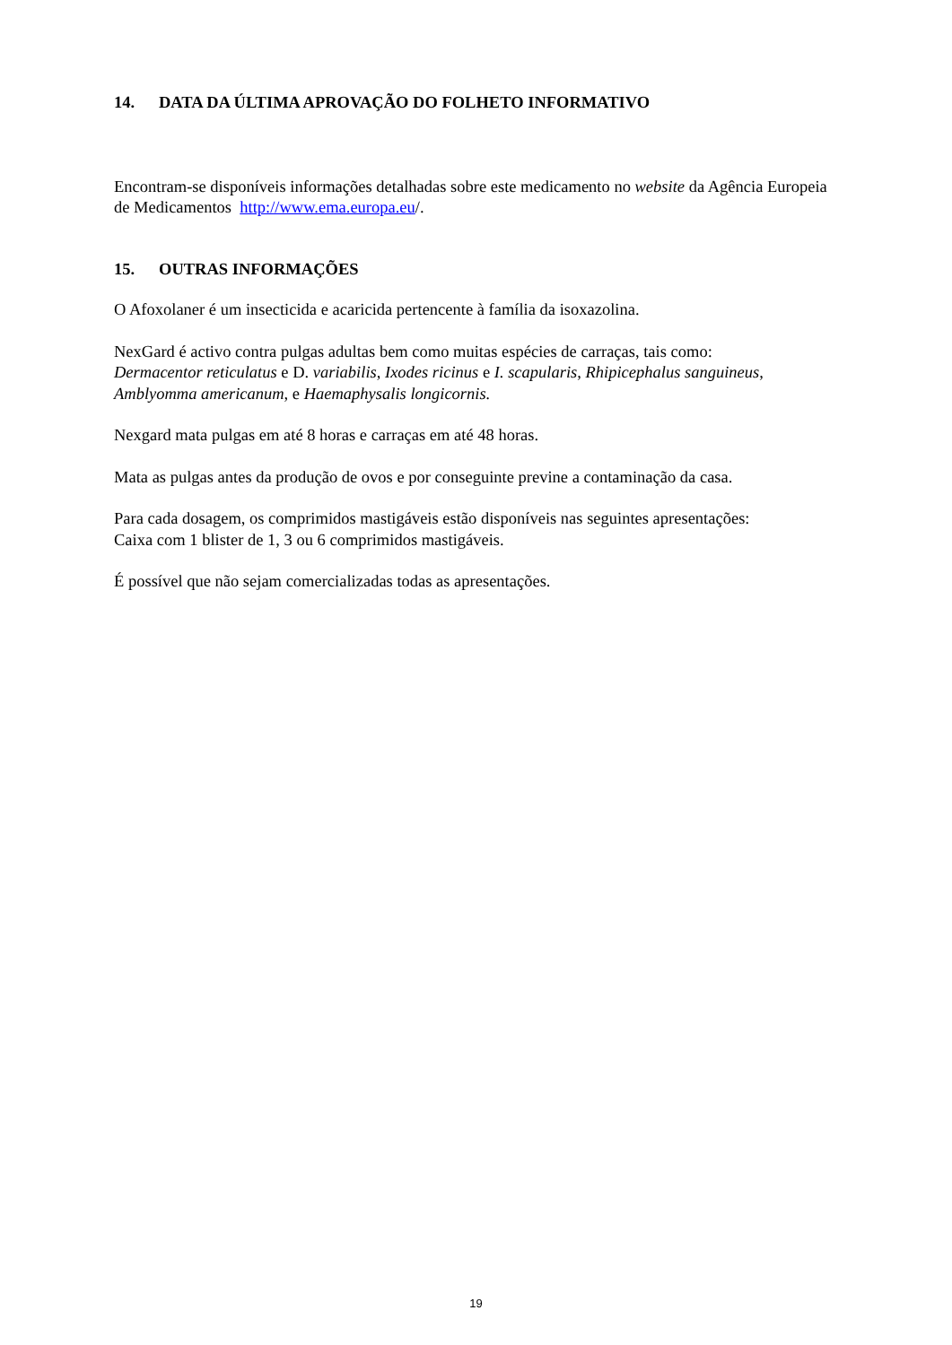14. DATA DA ÚLTIMA APROVAÇÃO DO FOLHETO INFORMATIVO
Encontram-se disponíveis informações detalhadas sobre este medicamento no website da Agência Europeia de Medicamentos http://www.ema.europa.eu/.
15. OUTRAS INFORMAÇÕES
O Afoxolaner é um insecticida e acaricida pertencente à família da isoxazolina.
NexGard é activo contra pulgas adultas bem como muitas espécies de carraças, tais como:
Dermacentor reticulatus e D. variabilis, Ixodes ricinus e I. scapularis, Rhipicephalus sanguineus, Amblyomma americanum, e Haemaphysalis longicornis.
Nexgard mata pulgas em até 8 horas e carraças em até 48 horas.
Mata as pulgas antes da produção de ovos e por conseguinte previne a contaminação da casa.
Para cada dosagem, os comprimidos mastigáveis estão disponíveis nas seguintes apresentações:
Caixa com 1 blister de 1, 3 ou 6 comprimidos mastigáveis.
É possível que não sejam comercializadas todas as apresentações.
19